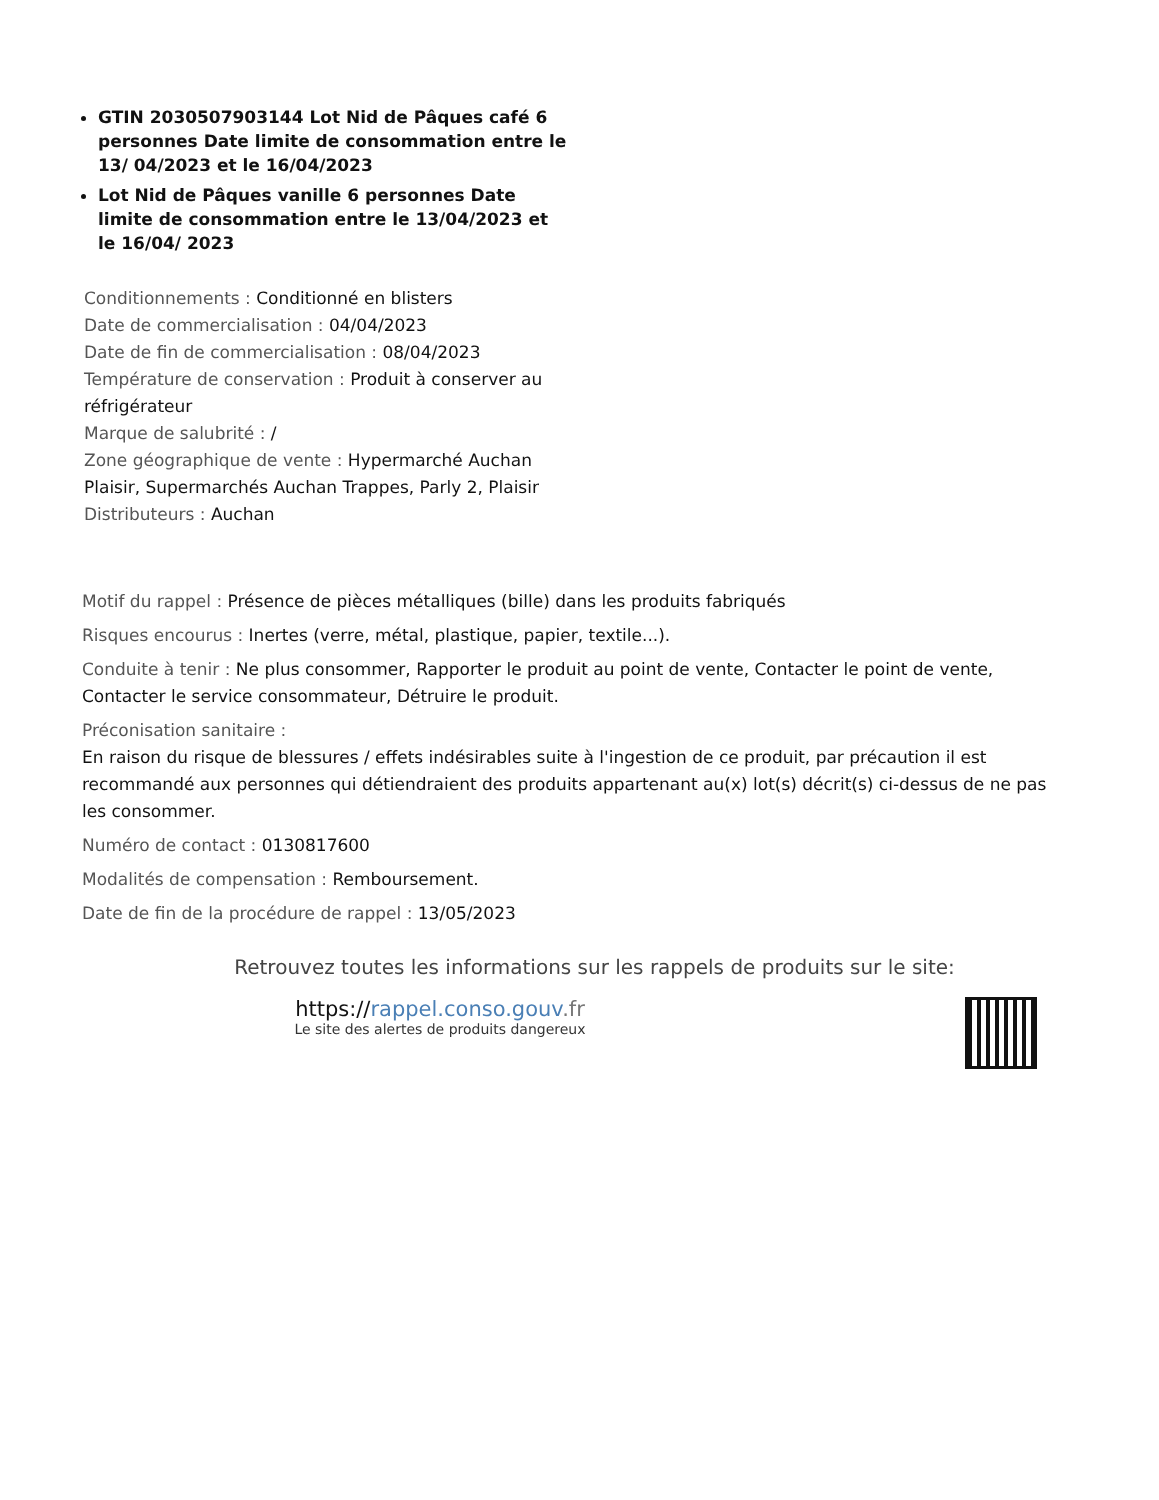GTIN 2030507903144 Lot Nid de Pâques café 6 personnes Date limite de consommation entre le 13/ 04/2023 et le 16/04/2023
Lot Nid de Pâques vanille 6 personnes Date limite de consommation entre le 13/04/2023 et le 16/04/ 2023
Conditionnements : Conditionné en blisters
Date de commercialisation : 04/04/2023
Date de fin de commercialisation : 08/04/2023
Température de conservation : Produit à conserver au réfrigérateur
Marque de salubrité : /
Zone géographique de vente : Hypermarché Auchan Plaisir, Supermarchés Auchan Trappes, Parly 2, Plaisir
Distributeurs : Auchan
Motif du rappel : Présence de pièces métalliques (bille) dans les produits fabriqués
Risques encourus : Inertes (verre, métal, plastique, papier, textile...).
Conduite à tenir : Ne plus consommer, Rapporter le produit au point de vente, Contacter le point de vente, Contacter le service consommateur, Détruire le produit.
Préconisation sanitaire :
En raison du risque de blessures / effets indésirables suite à l'ingestion de ce produit, par précaution il est recommandé aux personnes qui détiendraient des produits appartenant au(x) lot(s) décrit(s) ci-dessus de ne pas les consommer.
Numéro de contact : 0130817600
Modalités de compensation : Remboursement.
Date de fin de la procédure de rappel : 13/05/2023
Retrouvez toutes les informations sur les rappels de produits sur le site:
https://rappel.conso.gouv.fr
Le site des alertes de produits dangereux